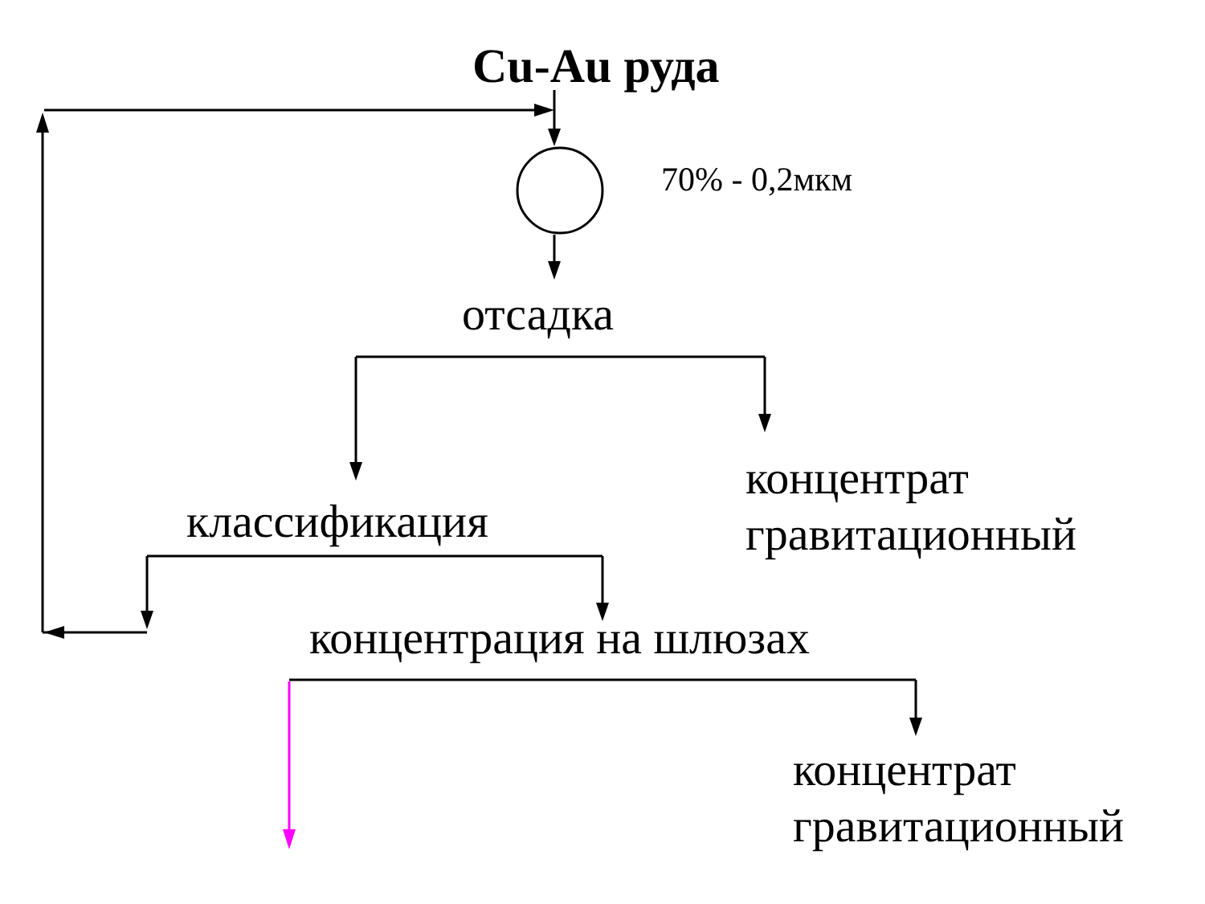Cu-Au руда
70% - 0,2мкм
отсадка
концентрат
гравитационный
классификация
концентрация на шлюзах
концентрат
гравитационный